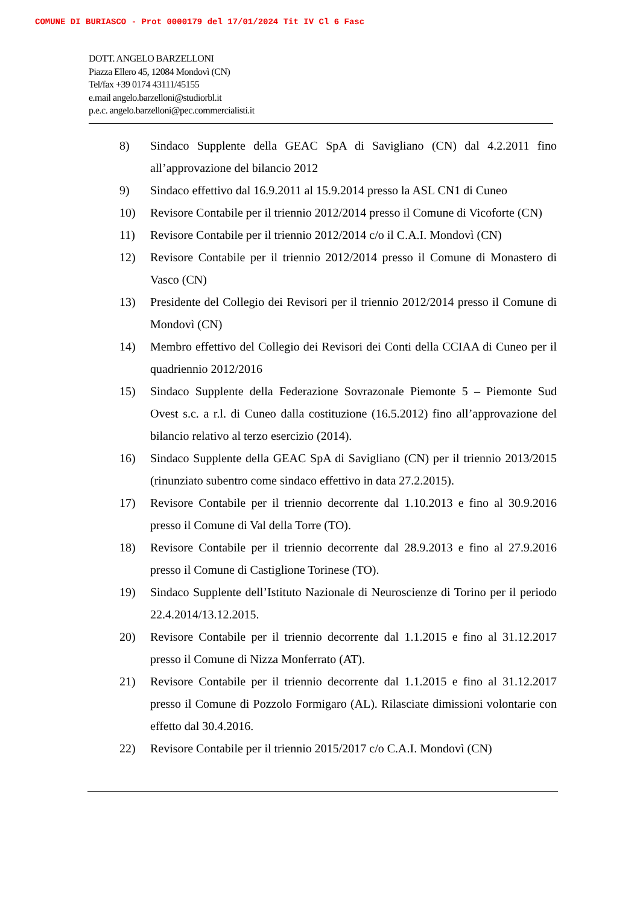COMUNE DI BURIASCO - Prot 0000179 del 17/01/2024 Tit IV Cl 6 Fasc
DOTT. ANGELO BARZELLONI
Piazza Ellero 45, 12084 Mondovì (CN)
Tel/fax +39 0174 43111/45155
e.mail angelo.barzelloni@studiorbl.it
p.e.c. angelo.barzelloni@pec.commercialisti.it
8) Sindaco Supplente della GEAC SpA di Savigliano (CN) dal 4.2.2011 fino all’approvazione del bilancio 2012
9) Sindaco effettivo dal 16.9.2011 al 15.9.2014 presso la ASL CN1 di Cuneo
10) Revisore Contabile per il triennio 2012/2014 presso il Comune di Vicoforte (CN)
11) Revisore Contabile per il triennio 2012/2014 c/o il C.A.I. Mondovì (CN)
12) Revisore Contabile per il triennio 2012/2014 presso il Comune di Monastero di Vasco (CN)
13) Presidente del Collegio dei Revisori per il triennio 2012/2014 presso il Comune di Mondovì (CN)
14) Membro effettivo del Collegio dei Revisori dei Conti della CCIAA di Cuneo per il quadriennio 2012/2016
15) Sindaco Supplente della Federazione Sovrazonale Piemonte 5 – Piemonte Sud Ovest s.c. a r.l. di Cuneo dalla costituzione (16.5.2012) fino all’approvazione del bilancio relativo al terzo esercizio (2014).
16) Sindaco Supplente della GEAC SpA di Savigliano (CN) per il triennio 2013/2015 (rinunziato subentro come sindaco effettivo in data 27.2.2015).
17) Revisore Contabile per il triennio decorrente dal 1.10.2013 e fino al 30.9.2016 presso il Comune di Val della Torre (TO).
18) Revisore Contabile per il triennio decorrente dal 28.9.2013 e fino al 27.9.2016 presso il Comune di Castiglione Torinese (TO).
19) Sindaco Supplente dell’Istituto Nazionale di Neuroscienze di Torino per il periodo 22.4.2014/13.12.2015.
20) Revisore Contabile per il triennio decorrente dal 1.1.2015 e fino al 31.12.2017 presso il Comune di Nizza Monferrato (AT).
21) Revisore Contabile per il triennio decorrente dal 1.1.2015 e fino al 31.12.2017 presso il Comune di Pozzolo Formigaro (AL). Rilasciate dimissioni volontarie con effetto dal 30.4.2016.
22) Revisore Contabile per il triennio 2015/2017 c/o C.A.I. Mondovì (CN)